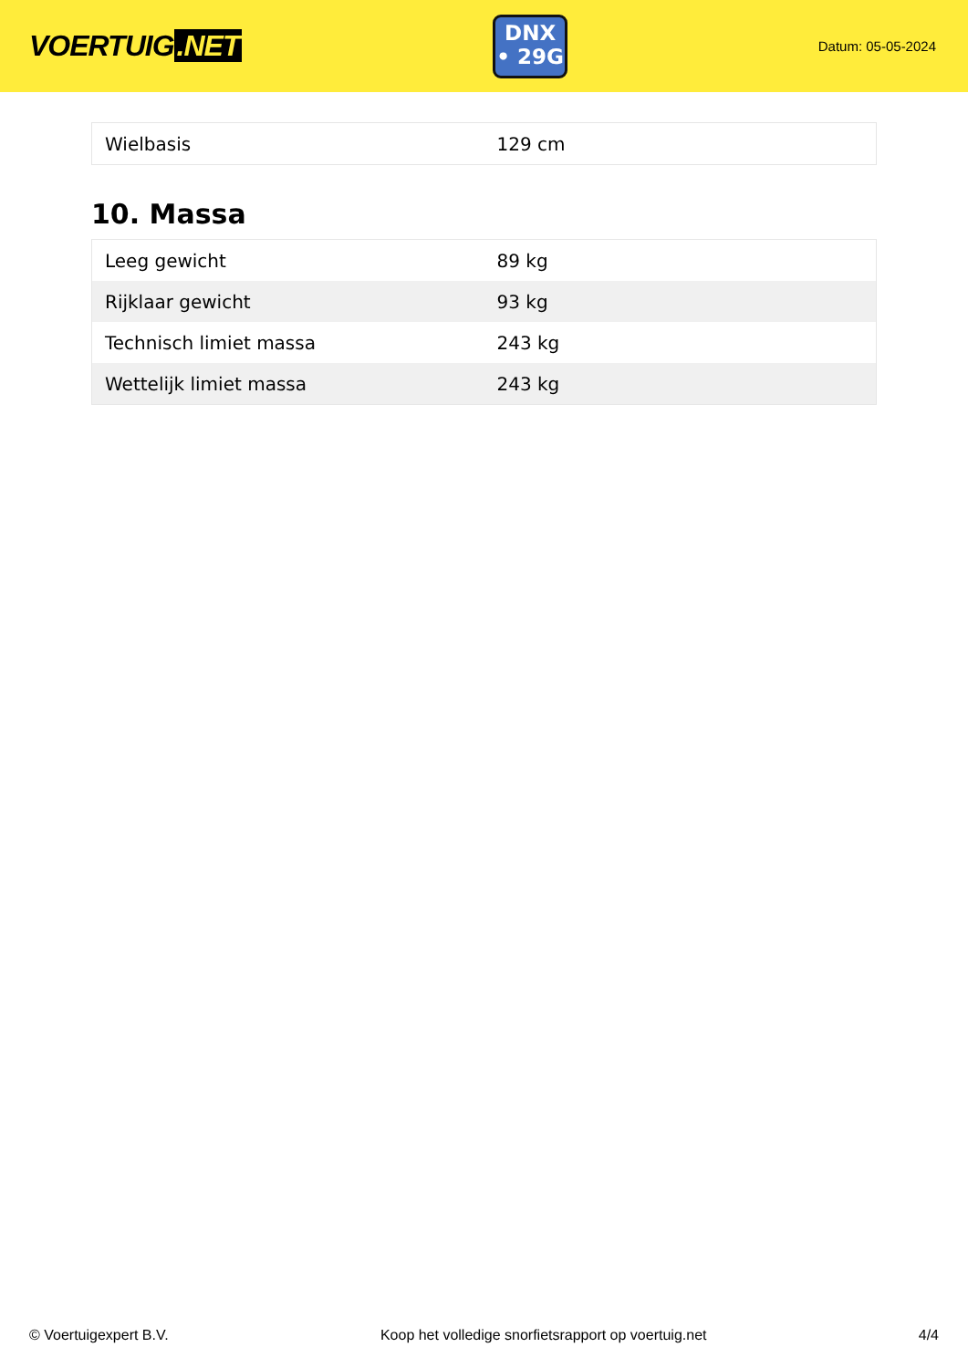VOERTUIG.NET
DNX
• 29G
Datum: 05-05-2024
| Wielbasis | 129 cm |
10. Massa
| Leeg gewicht | 89 kg |
| Rijklaar gewicht | 93 kg |
| Technisch limiet massa | 243 kg |
| Wettelijk limiet massa | 243 kg |
© Voertuigexpert B.V. Koop het volledige snorfietsrapport op voertuig.net 4/4